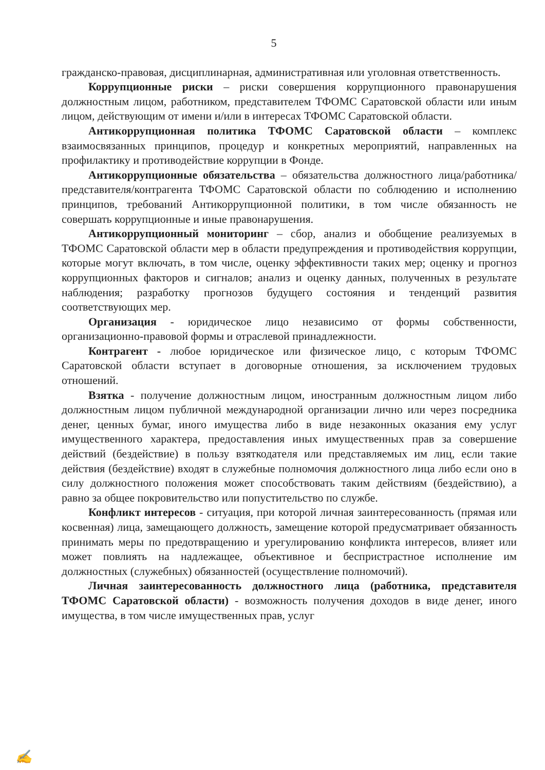5
гражданско-правовая, дисциплинарная, административная или уголовная ответственность.
Коррупционные риски – риски совершения коррупционного правонарушения должностным лицом, работником, представителем ТФОМС Саратовской области или иным лицом, действующим от имени и/или в интересах ТФОМС Саратовской области.
Антикоррупционная политика ТФОМС Саратовской области – комплекс взаимосвязанных принципов, процедур и конкретных мероприятий, направленных на профилактику и противодействие коррупции в Фонде.
Антикоррупционные обязательства – обязательства должностного лица/работника/представителя/контрагента ТФОМС Саратовской области по соблюдению и исполнению принципов, требований Антикоррупционной политики, в том числе обязанность не совершать коррупционные и иные правонарушения.
Антикоррупционный мониторинг – сбор, анализ и обобщение реализуемых в ТФОМС Саратовской области мер в области предупреждения и противодействия коррупции, которые могут включать, в том числе, оценку эффективности таких мер; оценку и прогноз коррупционных факторов и сигналов; анализ и оценку данных, полученных в результате наблюдения; разработку прогнозов будущего состояния и тенденций развития соответствующих мер.
Организация - юридическое лицо независимо от формы собственности, организационно-правовой формы и отраслевой принадлежности.
Контрагент - любое юридическое или физическое лицо, с которым ТФОМС Саратовской области вступает в договорные отношения, за исключением трудовых отношений.
Взятка - получение должностным лицом, иностранным должностным лицом либо должностным лицом публичной международной организации лично или через посредника денег, ценных бумаг, иного имущества либо в виде незаконных оказания ему услуг имущественного характера, предоставления иных имущественных прав за совершение действий (бездействие) в пользу взяткодателя или представляемых им лиц, если такие действия (бездействие) входят в служебные полномочия должностного лица либо если оно в силу должностного положения может способствовать таким действиям (бездействию), а равно за общее покровительство или попустительство по службе.
Конфликт интересов - ситуация, при которой личная заинтересованность (прямая или косвенная) лица, замещающего должность, замещение которой предусматривает обязанность принимать меры по предотвращению и урегулированию конфликта интересов, влияет или может повлиять на надлежащее, объективное и беспристрастное исполнение им должностных (служебных) обязанностей (осуществление полномочий).
Личная заинтересованность должностного лица (работника, представителя ТФОМС Саратовской области) - возможность получения доходов в виде денег, иного имущества, в том числе имущественных прав, услуг
✍